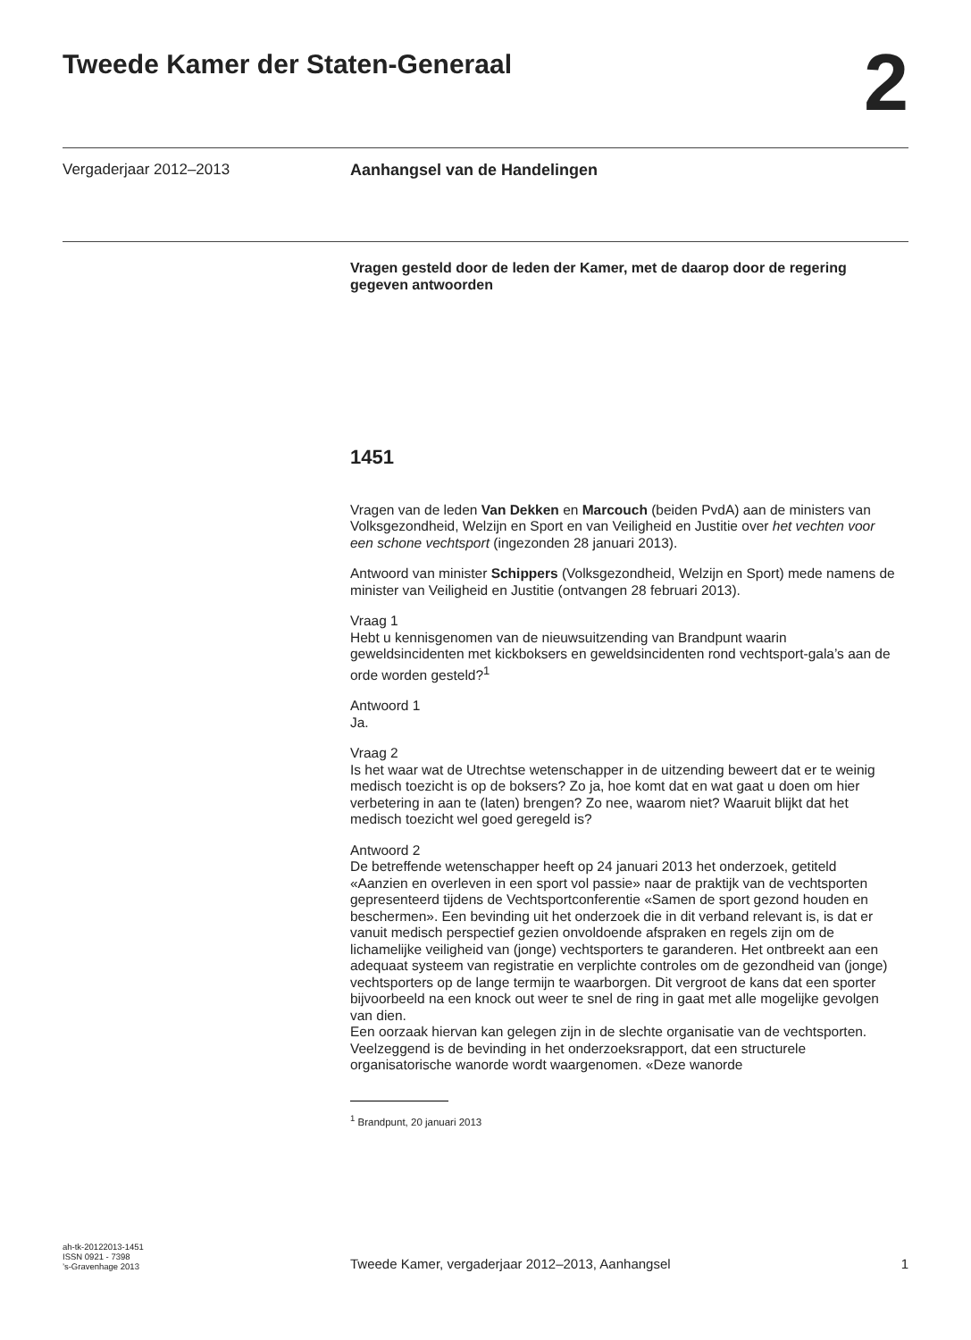Tweede Kamer der Staten-Generaal
2
Vergaderjaar 2012–2013 Aanhangsel van de Handelingen
Vragen gesteld door de leden der Kamer, met de daarop door de regering gegeven antwoorden
1451
Vragen van de leden Van Dekken en Marcouch (beiden PvdA) aan de ministers van Volksgezondheid, Welzijn en Sport en van Veiligheid en Justitie over het vechten voor een schone vechtsport (ingezonden 28 januari 2013).
Antwoord van minister Schippers (Volksgezondheid, Welzijn en Sport) mede namens de minister van Veiligheid en Justitie (ontvangen 28 februari 2013).
Vraag 1
Hebt u kennisgenomen van de nieuwsuitzending van Brandpunt waarin geweldsincidenten met kickboksers en geweldsincidenten rond vechtsport-gala’s aan de orde worden gesteld?<sup>1</sup>
Antwoord 1
Ja.
Vraag 2
Is het waar wat de Utrechtse wetenschapper in de uitzending beweert dat er te weinig medisch toezicht is op de boksers? Zo ja, hoe komt dat en wat gaat u doen om hier verbetering in aan te (laten) brengen? Zo nee, waarom niet? Waaruit blijkt dat het medisch toezicht wel goed geregeld is?
Antwoord 2
De betreffende wetenschapper heeft op 24 januari 2013 het onderzoek, getiteld «Aanzien en overleven in een sport vol passie» naar de praktijk van de vechtsporten gepresenteerd tijdens de Vechtsportconferentie «Samen de sport gezond houden en beschermen». Een bevinding uit het onderzoek die in dit verband relevant is, is dat er vanuit medisch perspectief gezien onvoldoende afspraken en regels zijn om de lichamelijke veiligheid van (jonge) vechtsporters te garanderen. Het ontbreekt aan een adequaat systeem van registratie en verplichte controles om de gezondheid van (jonge) vechtsporters op de lange termijn te waarborgen. Dit vergroot de kans dat een sporter bijvoorbeeld na een knock out weer te snel de ring in gaat met alle mogelijke gevolgen van dien.
Een oorzaak hiervan kan gelegen zijn in de slechte organisatie van de vechtsporten. Veelzeggend is de bevinding in het onderzoeksrapport, dat een structurele organisatorische wanorde wordt waargenomen. «Deze wanorde
<sup>1</sup> Brandpunt, 20 januari 2013
ah-tk-20122013-1451
ISSN 0921 - 7398
’s-Gravenhage 2013
Tweede Kamer, vergaderjaar 2012–2013, Aanhangsel
1